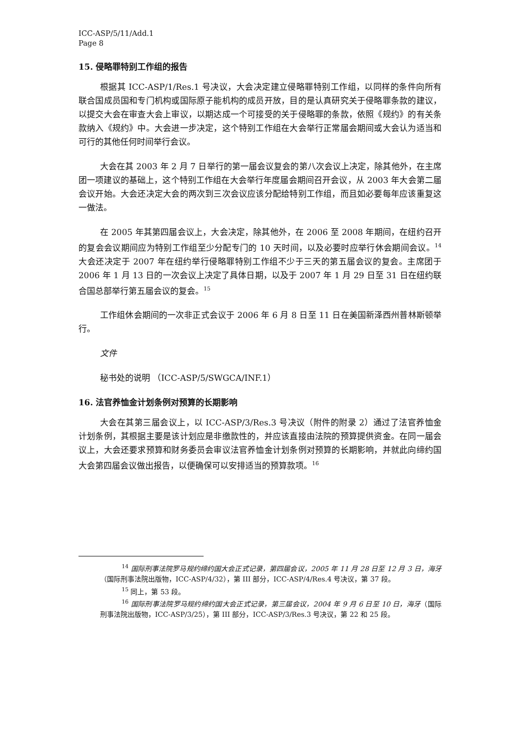ICC-ASP/5/11/Add.1
Page 8
15. 侵略罪特别工作组的报告
根据其 ICC-ASP/1/Res.1 号决议，大会决定建立侵略罪特别工作组，以同样的条件向所有联合国成员国和专门机构或国际原子能机构的成员开放，目的是认真研究关于侵略罪条款的建议，以提交大会在审查大会上审议，以期达成一个可接受的关于侵略罪的条款，依照《规约》的有关条款纳入《规约》中。大会进一步决定，这个特别工作组在大会举行正常届会期间或大会认为适当和可行的其他任何时间举行会议。
大会在其 2003 年 2 月 7 日举行的第一届会议复会的第八次会议上决定，除其他外，在主席团一项建议的基础上，这个特别工作组在大会举行年度届会期间召开会议，从 2003 年大会第二届会议开始。大会还决定大会的两次到三次会议应该分配给特别工作组，而且如必要每年应该重复这一做法。
在 2005 年其第四届会议上，大会决定，除其他外，在 2006 至 2008 年期间，在纽约召开的复会会议期间应为特别工作组至少分配专门的 10 天时间，以及必要时应举行休会期间会议。<sup>14</sup> 大会还决定于 2007 年在纽约举行侵略罪特别工作组不少于三天的第五届会议的复会。主席团于 2006 年 1 月 13 日的一次会议上决定了具体日期，以及于 2007 年 1 月 29 日至 31 日在纽约联合国总部举行第五届会议的复会。<sup>15</sup>
工作组休会期间的一次非正式会议于 2006 年 6 月 8 日至 11 日在美国新泽西州普林斯顿举行。
文件
秘书处的说明 （ICC-ASP/5/SWGCA/INF.1）
16. 法官养恤金计划条例对预算的长期影响
大会在其第三届会议上，以 ICC-ASP/3/Res.3 号决议（附件的附录 2）通过了法官养恤金计划条例，其根据主要是该计划应是非缴款性的，并应该直接由法院的预算提供资金。在同一届会议上，大会还要求预算和财务委员会审议法官养恤金计划条例对预算的长期影响，并就此向缔约国大会第四届会议做出报告，以便确保可以安排适当的预算款项。<sup>16</sup>
<sup>14</sup> 国际刑事法院罗马规约缔约国大会正式记录，第四届会议，2005 年 11 月 28 日至 12 月 3 日，海牙（国际刑事法院出版物，ICC-ASP/4/32），第 III 部分，ICC-ASP/4/Res.4 号决议，第 37 段。
<sup>15</sup> 同上，第 53 段。
<sup>16</sup> 国际刑事法院罗马规约缔约国大会正式记录，第三届会议，2004 年 9 月 6 日至 10 日，海牙（国际刑事法院出版物，ICC-ASP/3/25），第 III 部分，ICC-ASP/3/Res.3 号决议，第 22 和 25 段。